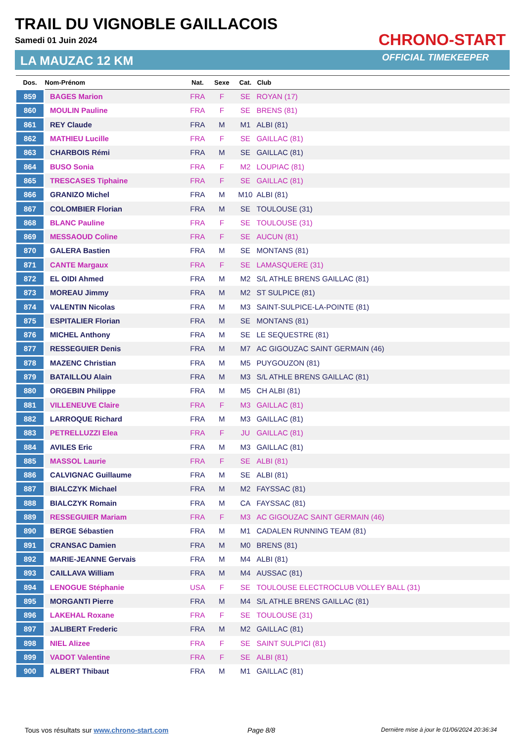TRAIL DU VIGNOBLE GAILLACOIS
Samedi 01 Juin 2024
LA MAUZAC 12 KM
CHRONO-START
OFFICIAL TIMEKEEPER
| Dos. | Nom-Prénom | Nat. | Sexe | Cat. | Club |
| --- | --- | --- | --- | --- | --- |
| 859 | BAGES Marion | FRA | F | SE | ROYAN (17) |
| 860 | MOULIN Pauline | FRA | F | SE | BRENS (81) |
| 861 | REY Claude | FRA | M | M1 | ALBI (81) |
| 862 | MATHIEU Lucille | FRA | F | SE | GAILLAC (81) |
| 863 | CHARBOIS Rémi | FRA | M | SE | GAILLAC (81) |
| 864 | BUSO Sonia | FRA | F | M2 | LOUPIAC (81) |
| 865 | TRESCASES Tiphaine | FRA | F | SE | GAILLAC (81) |
| 866 | GRANIZO Michel | FRA | M | M10 | ALBI (81) |
| 867 | COLOMBIER Florian | FRA | M | SE | TOULOUSE (31) |
| 868 | BLANC Pauline | FRA | F | SE | TOULOUSE (31) |
| 869 | MESSAOUD Coline | FRA | F | SE | AUCUN (81) |
| 870 | GALERA Bastien | FRA | M | SE | MONTANS (81) |
| 871 | CANTE Margaux | FRA | F | SE | LAMASQUERE (31) |
| 872 | EL OIDI Ahmed | FRA | M | M2 | S/L ATHLE BRENS GAILLAC (81) |
| 873 | MOREAU Jimmy | FRA | M | M2 | ST SULPICE (81) |
| 874 | VALENTIN Nicolas | FRA | M | M3 | SAINT-SULPICE-LA-POINTE (81) |
| 875 | ESPITALIER Florian | FRA | M | SE | MONTANS (81) |
| 876 | MICHEL Anthony | FRA | M | SE | LE SEQUESTRE (81) |
| 877 | RESSEGUIER Denis | FRA | M | M7 | AC GIGOUZAC SAINT GERMAIN (46) |
| 878 | MAZENC Christian | FRA | M | M5 | PUYGOUZON (81) |
| 879 | BATAILLOU Alain | FRA | M | M3 | S/L ATHLE BRENS GAILLAC (81) |
| 880 | ORGEBIN Philippe | FRA | M | M5 | CH ALBI (81) |
| 881 | VILLENEUVE Claire | FRA | F | M3 | GAILLAC (81) |
| 882 | LARROQUE Richard | FRA | M | M3 | GAILLAC (81) |
| 883 | PETRELLUZZI Elea | FRA | F | JU | GAILLAC (81) |
| 884 | AVILES Eric | FRA | M | M3 | GAILLAC (81) |
| 885 | MASSOL Laurie | FRA | F | SE | ALBI (81) |
| 886 | CALVIGNAC Guillaume | FRA | M | SE | ALBI (81) |
| 887 | BIALCZYK Michael | FRA | M | M2 | FAYSSAC (81) |
| 888 | BIALCZYK Romain | FRA | M | CA | FAYSSAC (81) |
| 889 | RESSEGUIER Mariam | FRA | F | M3 | AC GIGOUZAC SAINT GERMAIN (46) |
| 890 | BERGE Sébastien | FRA | M | M1 | CADALEN RUNNING TEAM (81) |
| 891 | CRANSAC Damien | FRA | M | M0 | BRENS (81) |
| 892 | MARIE-JEANNE Gervais | FRA | M | M4 | ALBI (81) |
| 893 | CAILLAVA William | FRA | M | M4 | AUSSAC (81) |
| 894 | LENOGUE Stéphanie | USA | F | SE | TOULOUSE ELECTROCLUB VOLLEY BALL (31) |
| 895 | MORGANTI Pierre | FRA | M | M4 | S/L ATHLE BRENS GAILLAC (81) |
| 896 | LAKEHAL Roxane | FRA | F | SE | TOULOUSE (31) |
| 897 | JALIBERT Frederic | FRA | M | M2 | GAILLAC (81) |
| 898 | NIEL Alizee | FRA | F | SE | SAINT SULP'ICI (81) |
| 899 | VADOT Valentine | FRA | F | SE | ALBI (81) |
| 900 | ALBERT Thibaut | FRA | M | M1 | GAILLAC (81) |
Tous vos résultats sur www.chrono-start.com
Page 8/8
Dernière mise à jour le 01/06/2024 20:36:34